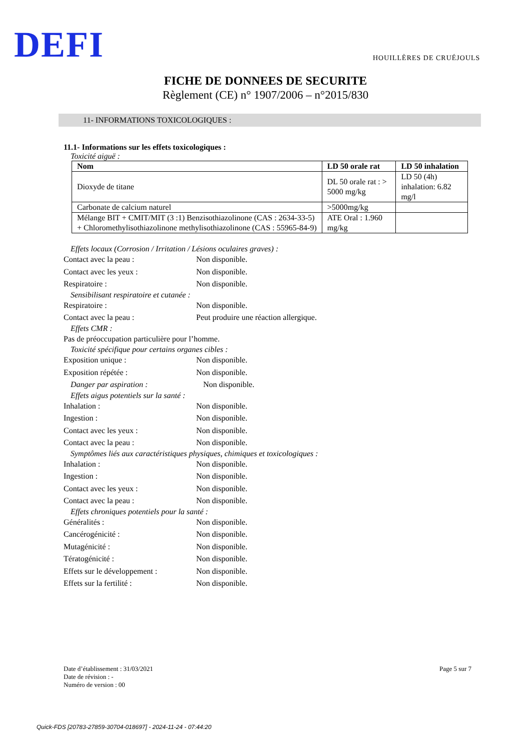DEFI HOUILLÈRES DE CRUÉJOULS
FICHE DE DONNEES DE SECURITE
Règlement (CE) n° 1907/2006 – n°2015/830
11- INFORMATIONS TOXICOLOGIQUES :
11.1- Informations sur les effets toxicologiques :
Toxicité aiguë :
| Nom | LD 50 orale rat | LD 50 inhalation |
| --- | --- | --- |
| Dioxyde de titane | DL 50 orale rat : > 5000 mg/kg | LD 50 (4h) inhalation: 6.82 mg/l |
| Carbonate de calcium naturel | >5000mg/kg | |
| Mélange BIT + CMIT/MIT (3 :1) Benzisothiazolinone (CAS : 2634-33-5) + Chloromethylisothiazolinone methylisothiazolinone (CAS : 55965-84-9) | ATE Oral : 1.960 mg/kg | |
Effets locaux (Corrosion / Irritation / Lésions oculaires graves) :
Contact avec la peau : Non disponible.
Contact avec les yeux : Non disponible.
Respiratoire : Non disponible.
Sensibilisant respiratoire et cutanée :
Respiratoire : Non disponible.
Contact avec la peau : Peut produire une réaction allergique.
Effets CMR :
Pas de préoccupation particulière pour l’homme.
Toxicité spécifique pour certains organes cibles :
Exposition unique : Non disponible.
Exposition répétée : Non disponible.
Danger par aspiration : Non disponible.
Effets aigus potentiels sur la santé :
Inhalation : Non disponible.
Ingestion : Non disponible.
Contact avec les yeux : Non disponible.
Contact avec la peau : Non disponible.
Symptômes liés aux caractéristiques physiques, chimiques et toxicologiques :
Inhalation : Non disponible.
Ingestion : Non disponible.
Contact avec les yeux : Non disponible.
Contact avec la peau : Non disponible.
Effets chroniques potentiels pour la santé :
Généralités : Non disponible.
Cancérogénicité : Non disponible.
Mutagénicité : Non disponible.
Tératogénicité : Non disponible.
Effets sur le développement : Non disponible.
Effets sur la fertilité : Non disponible.
Date d’établissement : 31/03/2021
Date de révision : -
Numéro de version : 00
Page 5 sur 7
Quick-FDS [20783-27859-30704-018697] - 2024-11-24 - 07:44:20